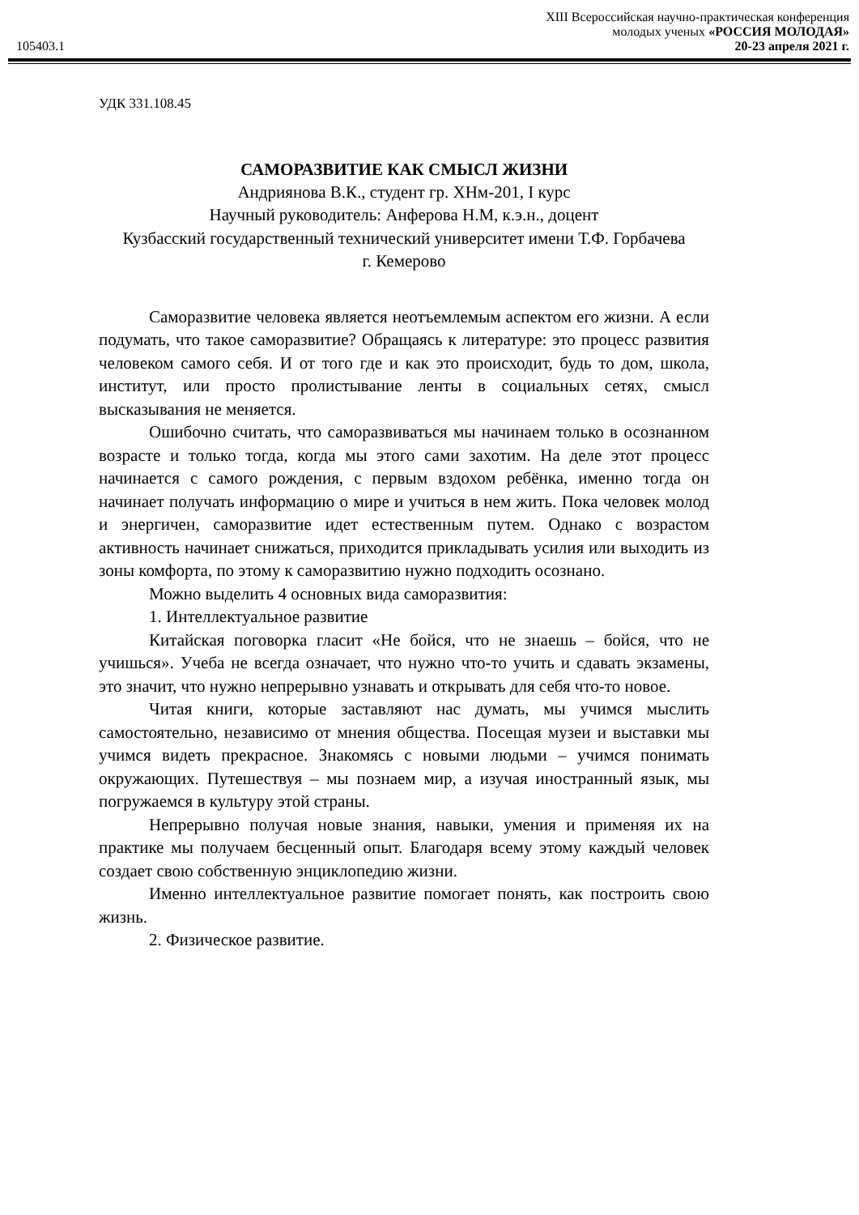105403.1
XIII Всероссийская научно-практическая конференция
молодых ученых «РОССИЯ МОЛОДАЯ»
20-23 апреля 2021 г.
УДК 331.108.45
САМОРАЗВИТИЕ КАК СМЫСЛ ЖИЗНИ
Андриянова В.К., студент гр. ХНм-201, I курс
Научный руководитель: Анферова Н.М, к.э.н., доцент
Кузбасский государственный технический университет имени Т.Ф. Горбачева
г. Кемерово
Саморазвитие человека является неотъемлемым аспектом его жизни. А если подумать, что такое саморазвитие? Обращаясь к литературе: это процесс развития человеком самого себя. И от того где и как это происходит, будь то дом, школа, институт, или просто пролистывание ленты в социальных сетях, смысл высказывания не меняется.
Ошибочно считать, что саморазвиваться мы начинаем только в осознанном возрасте и только тогда, когда мы этого сами захотим. На деле этот процесс начинается с самого рождения, с первым вздохом ребёнка, именно тогда он начинает получать информацию о мире и учиться в нем жить. Пока человек молод и энергичен, саморазвитие идет естественным путем. Однако с возрастом активность начинает снижаться, приходится прикладывать усилия или выходить из зоны комфорта, по этому к саморазвитию нужно подходить осознано.
Можно выделить 4 основных вида саморазвития:
1. Интеллектуальное развитие
Китайская поговорка гласит «Не бойся, что не знаешь – бойся, что не учишься». Учеба не всегда означает, что нужно что-то учить и сдавать экзамены, это значит, что нужно непрерывно узнавать и открывать для себя что-то новое.
Читая книги, которые заставляют нас думать, мы учимся мыслить самостоятельно, независимо от мнения общества. Посещая музеи и выставки мы учимся видеть прекрасное. Знакомясь с новыми людьми – учимся понимать окружающих. Путешествуя – мы познаем мир, а изучая иностранный язык, мы погружаемся в культуру этой страны.
Непрерывно получая новые знания, навыки, умения и применяя их на практике мы получаем бесценный опыт. Благодаря всему этому каждый человек создает свою собственную энциклопедию жизни.
Именно интеллектуальное развитие помогает понять, как построить свою жизнь.
2. Физическое развитие.